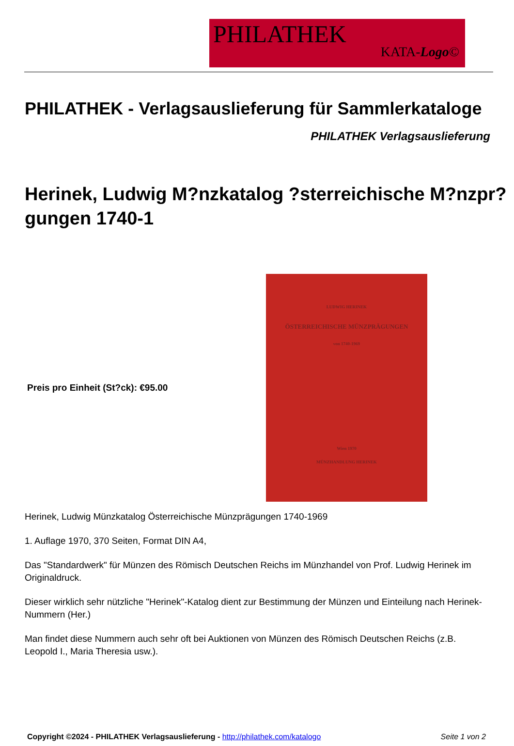PHILATHEK
KATA-Logo©
PHILATHEK - Verlagsauslieferung für Sammlerkataloge
PHILATHEK Verlagsauslieferung
Herinek, Ludwig M?nzkatalog ?sterreichische M?nzpr?gungen 1740-1
Preis pro Einheit (St?ck): €95.00
LUDWIG HERINEK
ÖSTERREICHISCHE MÜNZPRÄGUNGEN
von 1740-1969
Wien 1970
MÜNZHANDLUNG HERINEK
Herinek, Ludwig Münzkatalog Österreichische Münzprägungen 1740-1969
1. Auflage 1970, 370 Seiten, Format DIN A4,
Das "Standardwerk" für Münzen des Römisch Deutschen Reichs im Münzhandel von Prof. Ludwig Herinek im Originaldruck.
Dieser wirklich sehr nützliche "Herinek"-Katalog dient zur Bestimmung der Münzen und Einteilung nach Herinek-Nummern (Her.)
Man findet diese Nummern auch sehr oft bei Auktionen von Münzen des Römisch Deutschen Reichs (z.B. Leopold I., Maria Theresia usw.).
Copyright ©2024 - PHILATHEK Verlagsauslieferung - http://philathek.com/katalogo Seite 1 von 2